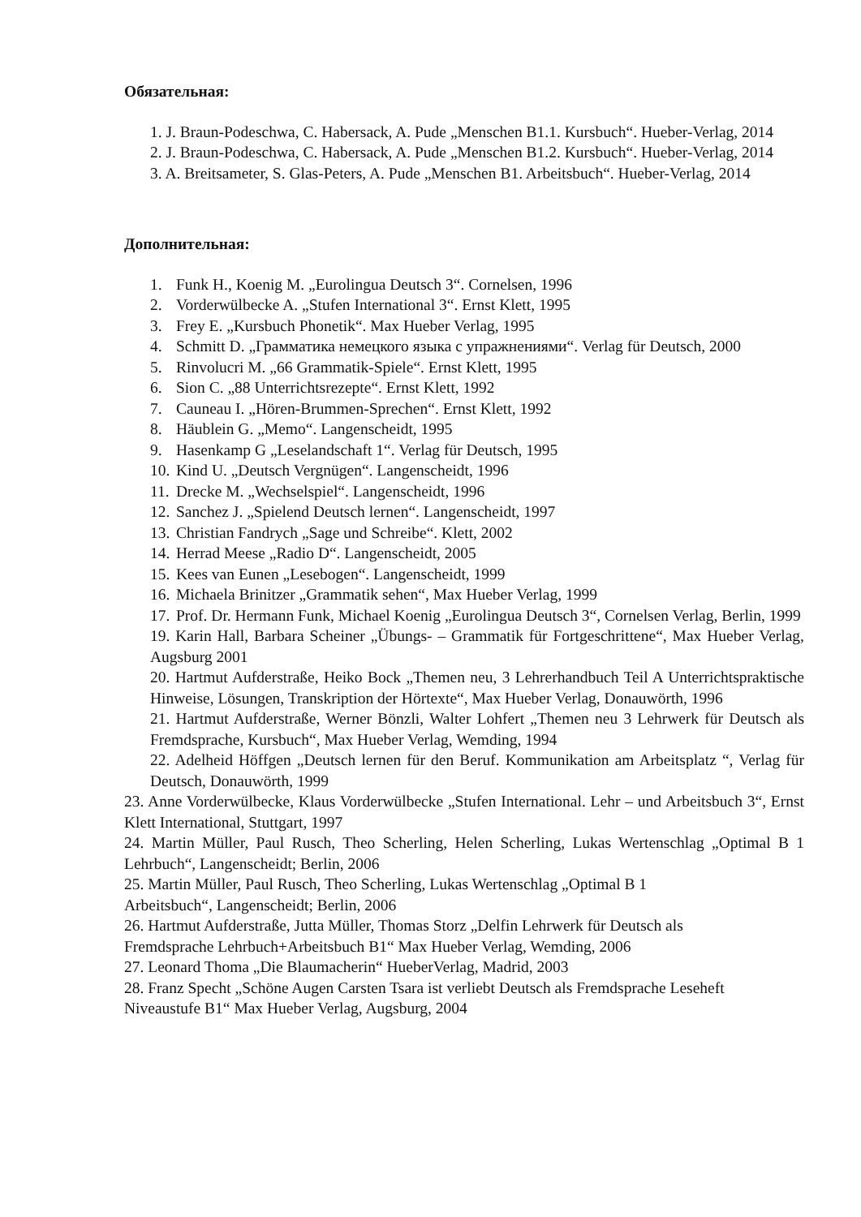Обязательная:
1. J. Braun-Podeschwa, C. Habersack, A. Pude „Menschen B1.1. Kursbuch“. Hueber-Verlag, 2014
2. J. Braun-Podeschwa, C. Habersack, A. Pude „Menschen B1.2. Kursbuch“. Hueber-Verlag, 2014
3. A. Breitsameter, S. Glas-Peters, A. Pude „Menschen B1. Arbeitsbuch“. Hueber-Verlag, 2014
Дополнительная:
1. Funk H., Koenig M. „Eurolingua Deutsch 3“. Cornelsen, 1996
2. Vorderwülbecke A. „Stufen International 3“. Ernst Klett, 1995
3. Frey E. „Kursbuch Phonetik“. Max Hueber Verlag, 1995
4. Schmitt D. „Грамматика немецкого языка с упражнениями“. Verlag für Deutsch, 2000
5. Rinvolucri M. „66 Grammatik-Spiele“. Ernst Klett, 1995
6. Sion C. „88 Unterrichtsrezepte“. Ernst Klett, 1992
7. Cauneau I. „Hören-Brummen-Sprechen“. Ernst Klett, 1992
8. Häublein G. „Memo“. Langenscheidt, 1995
9. Hasenkamp G „Leselandschaft 1“. Verlag für Deutsch, 1995
10. Kind U. „Deutsch Vergnügen“. Langenscheidt, 1996
11. Drecke M. „Wechselspiel“. Langenscheidt, 1996
12. Sanchez J. „Spielend Deutsch lernen“. Langenscheidt, 1997
13. Christian Fandrych „Sage und Schreibe“. Klett, 2002
14. Herrad Meese „Radio D“. Langenscheidt, 2005
15. Kees van Eunen „Lesebogen“. Langenscheidt, 1999
16. Michaela Brinitzer „Grammatik sehen“, Max Hueber Verlag, 1999
17. Prof. Dr. Hermann Funk, Michael Koenig „Eurolingua Deutsch 3“, Cornelsen Verlag, Berlin, 1999
19. Karin Hall, Barbara Scheiner „Übungs- – Grammatik für Fortgeschrittene“, Max Hueber Verlag, Augsburg 2001
20. Hartmut Aufderstraße, Heiko Bock „Themen neu, 3 Lehrerhandbuch Teil A Unterrichtspraktische Hinweise, Lösungen, Transkription der Hörtexte“, Max Hueber Verlag, Donauwörth, 1996
21. Hartmut Aufderstraße, Werner Bönzli, Walter Lohfert „Themen neu 3 Lehrwerk für Deutsch als Fremdsprache, Kursbuch“, Max Hueber Verlag, Wemding, 1994
22. Adelheid Höffgen „Deutsch lernen für den Beruf. Kommunikation am Arbeitsplatz “, Verlag für Deutsch, Donauwörth, 1999
23. Anne Vorderwülbecke, Klaus Vorderwülbecke „Stufen International. Lehr – und Arbeitsbuch 3“, Ernst Klett International, Stuttgart, 1997
24. Martin Müller, Paul Rusch, Theo Scherling, Helen Scherling, Lukas Wertenschlag „Optimal B 1 Lehrbuch“, Langenscheidt; Berlin, 2006
25. Martin Müller, Paul Rusch, Theo Scherling, Lukas Wertenschlag „Optimal B 1
Arbeitsbuch“, Langenscheidt; Berlin, 2006
26. Hartmut Aufderstraße, Jutta Müller, Thomas Storz „Delfin Lehrwerk für Deutsch als
Fremdsprache Lehrbuch+Arbeitsbuch B1“ Max Hueber Verlag, Wemding, 2006
27. Leonard Thoma „Die Blaumacherin“ HueberVerlag, Madrid, 2003
28. Franz Specht „Schöne Augen Carsten Tsara ist verliebt Deutsch als Fremdsprache Leseheft
Niveaustufe B1“ Max Hueber Verlag, Augsburg, 2004